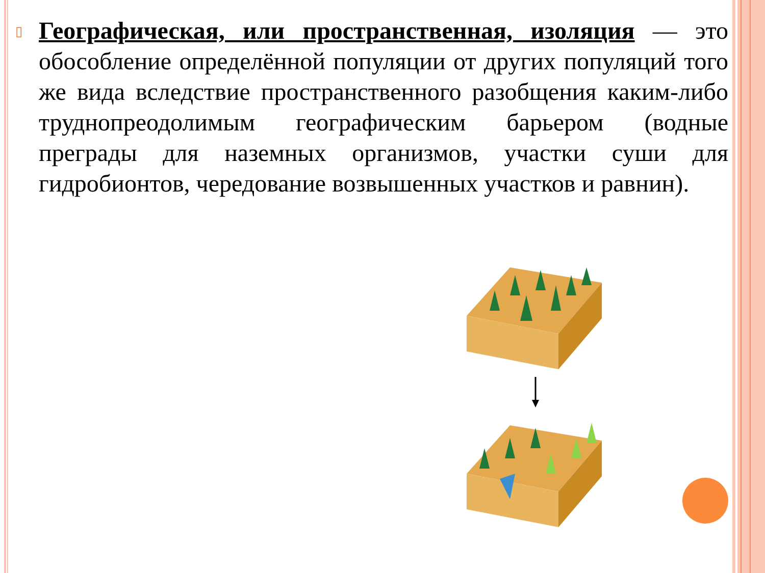▯
Географическая, или пространственная, изоляция — это обособление определённой популяции от других популяций того же вида вследствие пространственного разобщения каким-либо труднопреодолимым географическим барьером (водные преграды для наземных организмов, участки суши для гидробионтов, чередование возвышенных участков и равнин).